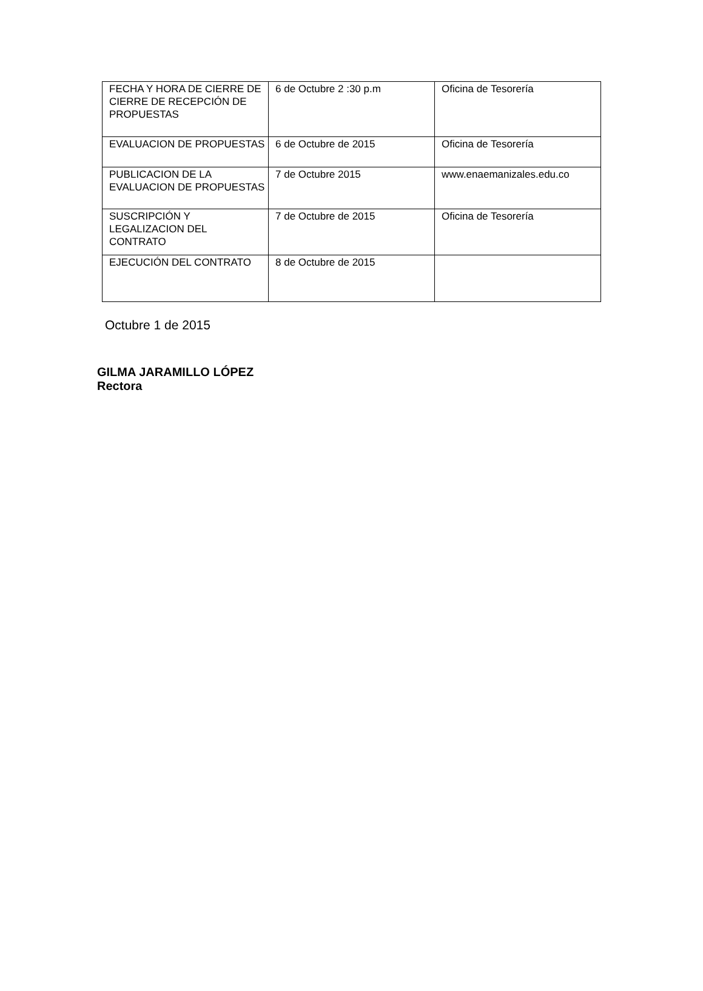| FECHA Y HORA DE CIERRE DE CIERRE DE RECEPCIÓN DE PROPUESTAS | 6 de Octubre 2 :30 p.m | Oficina de Tesorería |
| EVALUACION DE PROPUESTAS | 6 de Octubre de 2015 | Oficina de Tesorería |
| PUBLICACION DE LA EVALUACION DE PROPUESTAS | 7 de Octubre 2015 | www.enaemanizales.edu.co |
| SUSCRIPCIÓN Y LEGALIZACION DEL CONTRATO | 7 de Octubre de 2015 | Oficina de Tesorería |
| EJECUCIÓN DEL CONTRATO | 8 de Octubre de 2015 | |
Octubre 1 de 2015
GILMA JARAMILLO LÓPEZ
Rectora